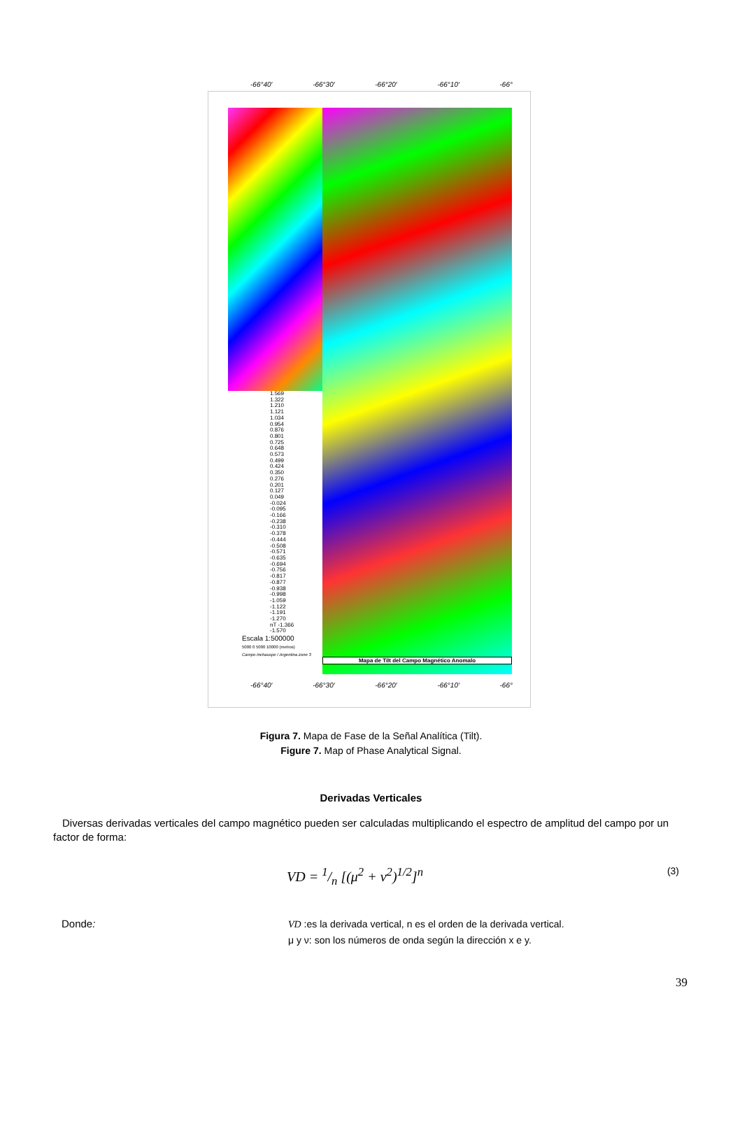-66°40′ -66°30′ -66°20′ -66°10′ -66°
1.569
1.322
1.210
1.121
1.034
0.954
0.876
0.801
0.725
0.648
0.573
0.499
0.424
0.350
0.276
0.201
0.127
0.049
-0.024
-0.095
-0.166
-0.238
-0.310
-0.378
-0.444
-0.508
-0.571
-0.635
-0.694
-0.756
-0.817
-0.877
-0.938
-0.998
-1.059
-1.122
-1.191
-1.270
nT -1.366
-1.570
Escala 1:500000
5000 0 5000 10000 (metros)
Campo Inchauspe / Argentina zone 3
Mapa de Tilt del Campo Magnético Anomalo
-66°40′ -66°30′ -66°20′ -66°10′ -66°
Figura 7. Mapa de Fase de la Señal Analítica (Tilt).
Figure 7. Map of Phase Analytical Signal.
Derivadas Verticales
Diversas derivadas verticales del campo magnético pueden ser calculadas multiplicando el espectro de amplitud del campo por un factor de forma:
VD = 1/n [(μ<sup>2</sup> + ν<sup>2</sup>)<sup>1/2</sup>]<sup>n</sup>
(3)
Donde: VD :es la derivada vertical, n es el orden de la derivada vertical.
μ y ν: son los números de onda según la dirección x e y.
39